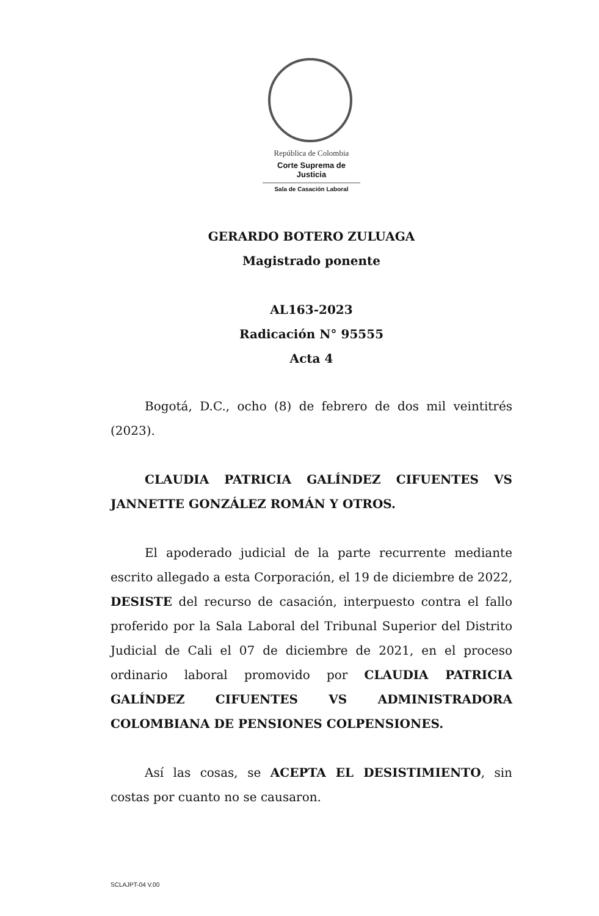República de Colombia
Corte Suprema de Justicia
Sala de Casación Laboral
GERARDO BOTERO ZULUAGA
Magistrado ponente
AL163-2023
Radicación N° 95555
Acta 4
Bogotá, D.C., ocho (8) de febrero de dos mil veintitrés (2023).
CLAUDIA PATRICIA GALÍNDEZ CIFUENTES VS JANNETTE GONZÁLEZ ROMÁN Y OTROS.
El apoderado judicial de la parte recurrente mediante escrito allegado a esta Corporación, el 19 de diciembre de 2022, DESISTE del recurso de casación, interpuesto contra el fallo proferido por la Sala Laboral del Tribunal Superior del Distrito Judicial de Cali el 07 de diciembre de 2021, en el proceso ordinario laboral promovido por CLAUDIA PATRICIA GALÍNDEZ CIFUENTES VS ADMINISTRADORA COLOMBIANA DE PENSIONES COLPENSIONES.
Así las cosas, se ACEPTA EL DESISTIMIENTO, sin costas por cuanto no se causaron.
SCLAJPT-04 V.00